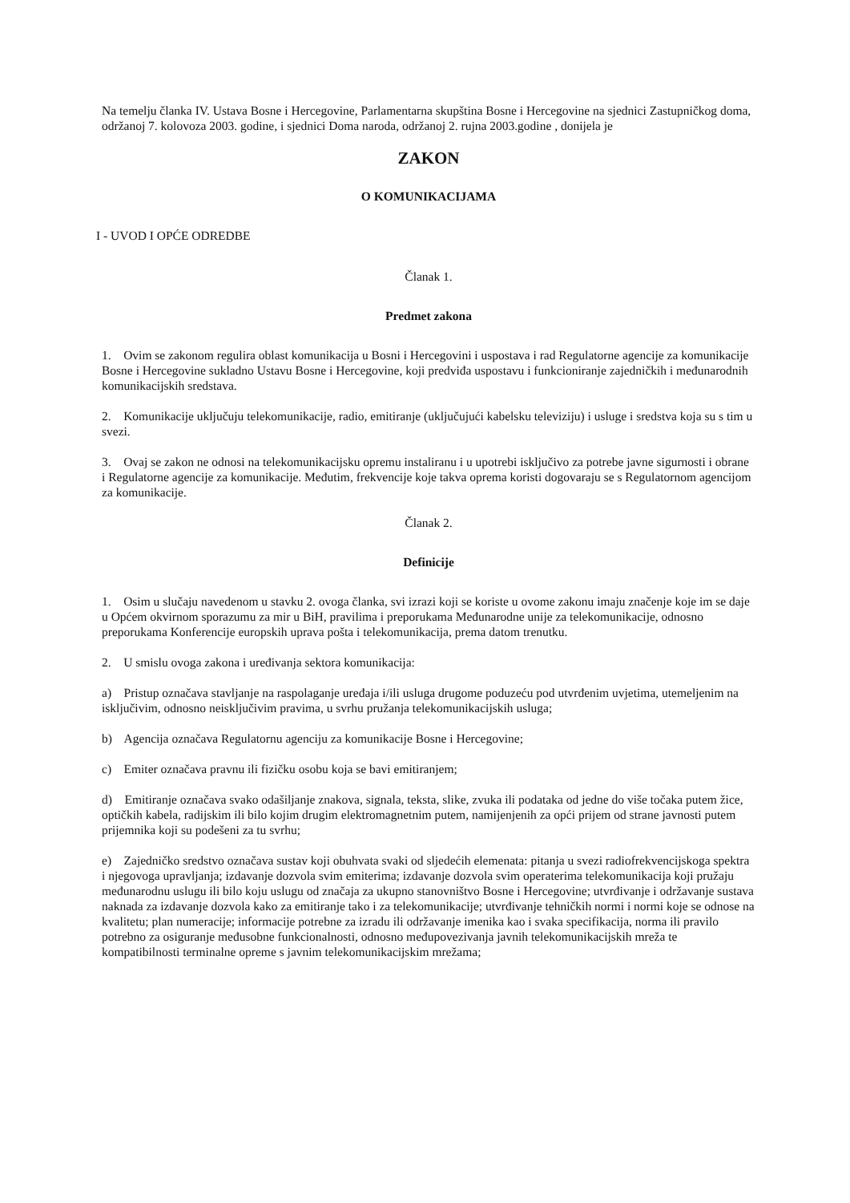Na temelju članka IV. Ustava Bosne i Hercegovine, Parlamentarna skupština Bosne i Hercegovine na sjednici Zastupničkog doma, održanoj 7. kolovoza 2003. godine, i sjednici Doma naroda, održanoj 2. rujna 2003.godine , donijela je
ZAKON
O KOMUNIKACIJAMA
I - UVOD I OPĆE ODREDBE
Članak 1.
Predmet zakona
1. Ovim se zakonom regulira oblast komunikacija u Bosni i Hercegovini i uspostava i rad Regulatorne agencije za komunikacije Bosne i Hercegovine sukladno Ustavu Bosne i Hercegovine, koji predviđa uspostavu i funkcioniranje zajedničkih i međunarodnih komunikacijskih sredstava.
2. Komunikacije uključuju telekomunikacije, radio, emitiranje (uključujući kabelsku televiziju) i usluge i sredstva koja su s tim u svezi.
3. Ovaj se zakon ne odnosi na telekomunikacijsku opremu instaliranu i u upotrebi isključivo za potrebe javne sigurnosti i obrane i Regulatorne agencije za komunikacije. Međutim, frekvencije koje takva oprema koristi dogovaraju se s Regulatornom agencijom za komunikacije.
Članak 2.
Definicije
1. Osim u slučaju navedenom u stavku 2. ovoga članka, svi izrazi koji se koriste u ovome zakonu imaju značenje koje im se daje u Općem okvirnom sporazumu za mir u BiH, pravilima i preporukama Međunarodne unije za telekomunikacije, odnosno preporukama Konferencije europskih uprava pošta i telekomunikacija, prema datom trenutku.
2. U smislu ovoga zakona i uređivanja sektora komunikacija:
a) Pristup označava stavljanje na raspolaganje uređaja i/ili usluga drugome poduzeću pod utvrđenim uvjetima, utemeljenim na isključivim, odnosno neisključivim pravima, u svrhu pružanja telekomunikacijskih usluga;
b) Agencija označava Regulatornu agenciju za komunikacije Bosne i Hercegovine;
c) Emiter označava pravnu ili fizičku osobu koja se bavi emitiranjem;
d) Emitiranje označava svako odašiljanje znakova, signala, teksta, slike, zvuka ili podataka od jedne do više točaka putem žice, optičkih kabela, radijskim ili bilo kojim drugim elektromagnetnim putem, namijenjenih za opći prijem od strane javnosti putem prijemnika koji su podešeni za tu svrhu;
e) Zajedničko sredstvo označava sustav koji obuhvata svaki od sljedećih elemenata: pitanja u svezi radiofrekvencijskoga spektra i njegovoga upravljanja; izdavanje dozvola svim emiterima; izdavanje dozvola svim operaterima telekomunikacija koji pružaju međunarodnu uslugu ili bilo koju uslugu od značaja za ukupno stanovništvo Bosne i Hercegovine; utvrđivanje i održavanje sustava naknada za izdavanje dozvola kako za emitiranje tako i za telekomunikacije; utvrđivanje tehničkih normi i normi koje se odnose na kvalitetu; plan numeracije; informacije potrebne za izradu ili održavanje imenika kao i svaka specifikacija, norma ili pravilo potrebno za osiguranje međusobne funkcionalnosti, odnosno međupovezivanja javnih telekomunikacijskih mreža te kompatibilnosti terminalne opreme s javnim telekomunikacijskim mrežama;